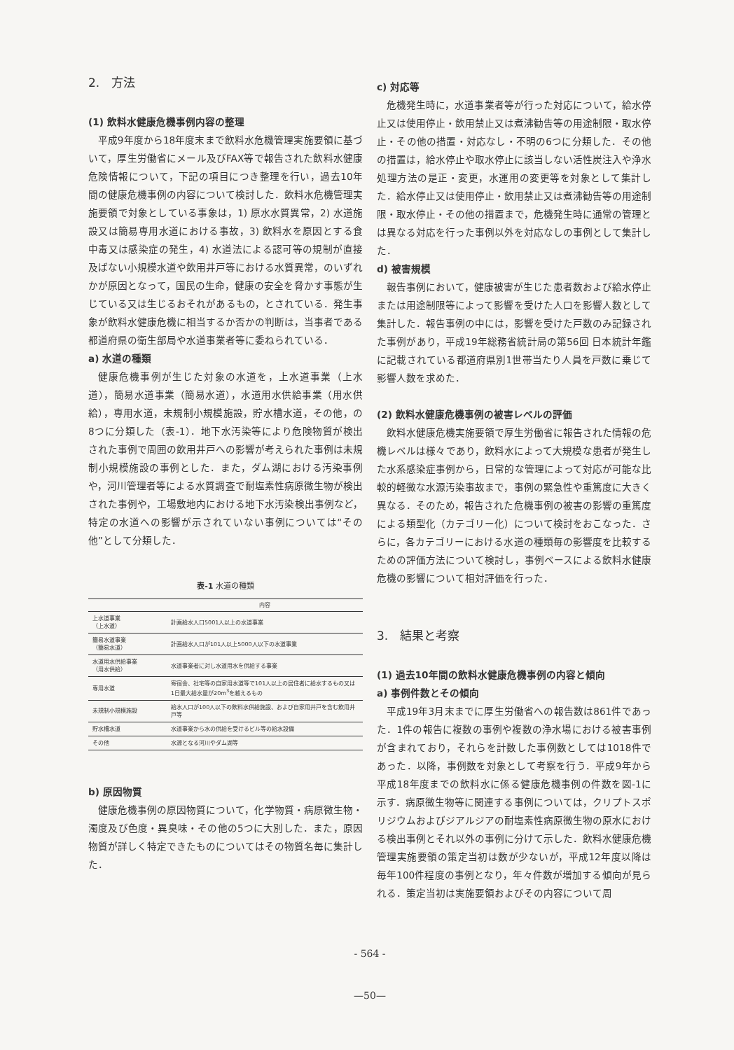2.　方法
(1) 飲料水健康危機事例内容の整理
平成9年度から18年度末まで飲料水危機管理実施要領に基づいて，厚生労働省にメール及びFAX等で報告された飲料水健康危険情報について，下記の項目につき整理を行い，過去10年間の健康危機事例の内容について検討した．飲料水危機管理実施要領で対象としている事象は，1) 原水水質異常，2) 水道施設又は簡易専用水道における事故，3) 飲料水を原因とする食中毒又は感染症の発生，4) 水道法による認可等の規制が直接及ばない小規模水道や飲用井戸等における水質異常，のいずれかが原因となって，国民の生命，健康の安全を脅かす事態が生じている又は生じるおそれがあるもの，とされている．発生事象が飲料水健康危機に相当するか否かの判断は，当事者である都道府県の衛生部局や水道事業者等に委ねられている．
a) 水道の種類
健康危機事例が生じた対象の水道を，上水道事業（上水道），簡易水道事業（簡易水道），水道用水供給事業（用水供給），専用水道，未規制小規模施設，貯水槽水道，その他，の8つに分類した（表-1）．地下水汚染等により危険物質が検出された事例で周囲の飲用井戸への影響が考えられた事例は未規制小規模施設の事例とした．また，ダム湖における汚染事例や，河川管理者等による水質調査で耐塩素性病原微生物が検出された事例や，工場敷地内における地下水汚染検出事例など，特定の水道への影響が示されていない事例については“その他”として分類した．
表-1 水道の種類
| | 内容 |
| --- | --- |
| 上水道事業 （上水道） | 計画給水人口5001人以上の水道事業 |
| 簡易水道事業 （簡易水道） | 計画給水人口が101人以上5000人以下の水道事業 |
| 水道用水供給事業 （用水供給） | 水道事業者に対し水道用水を供給する事業 |
| 専用水道 | 寄宿舎、社宅等の自家用水道等で101人以上の居住者に給水するもの又は1日最大給水量が20m<sup>3</sup>を越えるもの |
| 未規制小規模施設 | 給水人口が100人以下の飲料水供給施設、および自家用井戸を含む飲用井戸等 |
| 貯水槽水道 | 水道事業から水の供給を受けるビル等の給水設備 |
| その他 | 水源となる河川やダム湖等 |
b) 原因物質
健康危機事例の原因物質について，化学物質・病原微生物・濁度及び色度・異臭味・その他の5つに大別した．また，原因物質が詳しく特定できたものについてはその物質名毎に集計した．
c) 対応等
危機発生時に，水道事業者等が行った対応について，給水停止又は使用停止・飲用禁止又は煮沸勧告等の用途制限・取水停止・その他の措置・対応なし・不明の6つに分類した．その他の措置は，給水停止や取水停止に該当しない活性炭注入や浄水処理方法の是正・変更，水運用の変更等を対象として集計した．給水停止又は使用停止・飲用禁止又は煮沸勧告等の用途制限・取水停止・その他の措置まで，危機発生時に通常の管理とは異なる対応を行った事例以外を対応なしの事例として集計した．
d) 被害規模
報告事例において，健康被害が生じた患者数および給水停止または用途制限等によって影響を受けた人口を影響人数として集計した．報告事例の中には，影響を受けた戸数のみ記録された事例があり，平成19年総務省統計局の第56回 日本統計年鑑に記載されている都道府県別1世帯当たり人員を戸数に乗じて影響人数を求めた．
(2) 飲料水健康危機事例の被害レベルの評価
飲料水健康危機実施要領で厚生労働省に報告された情報の危機レベルは様々であり，飲料水によって大規模な患者が発生した水系感染症事例から，日常的な管理によって対応が可能な比較的軽微な水源汚染事故まで，事例の緊急性や重篤度に大きく異なる．そのため，報告された危機事例の被害の影響の重篤度による類型化（カテゴリー化）について検討をおこなった．さらに，各カテゴリーにおける水道の種類毎の影響度を比較するための評価方法について検討し，事例ベースによる飲料水健康危機の影響について相対評価を行った．
3.　結果と考察
(1) 過去10年間の飲料水健康危機事例の内容と傾向
a) 事例件数とその傾向
平成19年3月末までに厚生労働省への報告数は861件であった．1件の報告に複数の事例や複数の浄水場における被害事例が含まれており，それらを計数した事例数としては1018件であった．以降，事例数を対象として考察を行う．平成9年から平成18年度までの飲料水に係る健康危機事例の件数を図-1に示す．病原微生物等に関連する事例については，クリプトスポリジウムおよびジアルジアの耐塩素性病原微生物の原水における検出事例とそれ以外の事例に分けて示した．飲料水健康危機管理実施要領の策定当初は数が少ないが，平成12年度以降は毎年100件程度の事例となり，年々件数が増加する傾向が見られる．策定当初は実施要領およびその内容について周
- 564 -
—50—